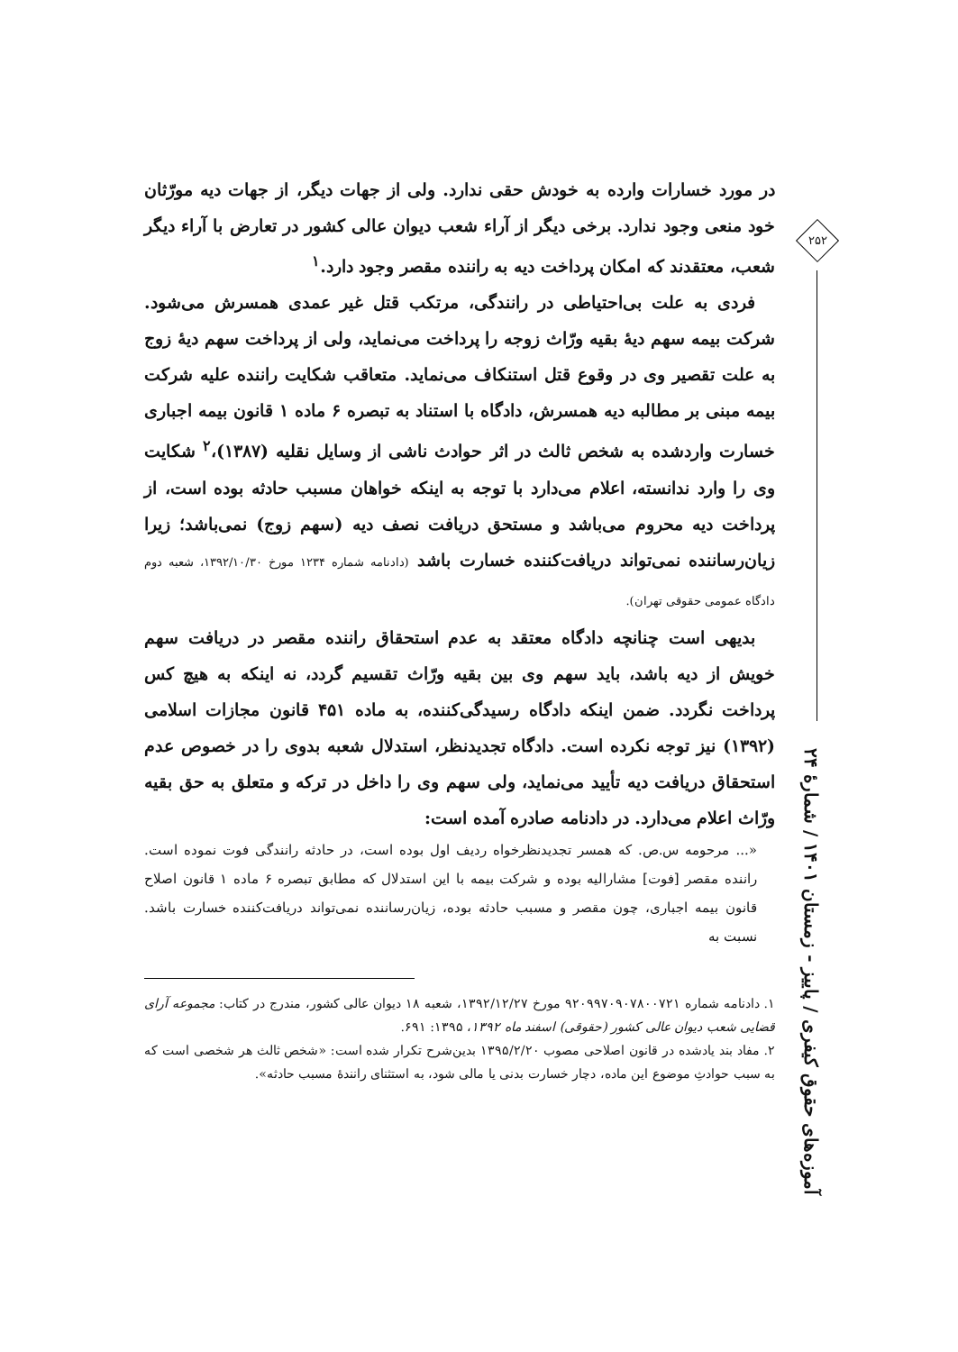در مورد خسارات وارده به خودش حقی ندارد. ولی از جهات دیگر، از جهات دیه مورّثان خود منعی وجود ندارد. برخی دیگر از آراء شعب دیوان عالی کشور در تعارض با آراء دیگر شعب، معتقدند که امکان پرداخت دیه به راننده مقصر وجود دارد.<sup>۱</sup>
فردی به علت بی‌احتیاطی در رانندگی، مرتکب قتل غیر عمدی همسرش می‌شود. شرکت بیمه سهم دیهٔ بقیه ورّاث زوجه را پرداخت می‌نماید، ولی از پرداخت سهم دیهٔ زوج به علت تقصیر وی در وقوع قتل استنکاف می‌نماید. متعاقب شکایت راننده علیه شرکت بیمه مبنی بر مطالبه دیه همسرش، دادگاه با استناد به تبصره ۶ ماده ۱ قانون بیمه اجباری خسارت واردشده به شخص ثالث در اثر حوادث ناشی از وسایل نقلیه (۱۳۸۷)،<sup>۲</sup> شکایت وی را وارد ندانسته، اعلام می‌دارد با توجه به اینکه خواهان مسبب حادثه بوده است، از پرداخت دیه محروم می‌باشد و مستحق دریافت نصف دیه (سهم زوج) نمی‌باشد؛ زیرا زیان‌رساننده نمی‌تواند دریافت‌کننده خسارت باشد (دادنامه شماره ۱۲۳۴ مورخ ۱۳۹۲/۱۰/۳۰، شعبه دوم دادگاه عمومی حقوقی تهران).
بدیهی است چنانچه دادگاه معتقد به عدم استحقاق راننده مقصر در دریافت سهم خویش از دیه باشد، باید سهم وی بین بقیه ورّاث تقسیم گردد، نه اینکه به هیچ کس پرداخت نگردد. ضمن اینکه دادگاه رسیدگی‌کننده، به ماده ۴۵۱ قانون مجازات اسلامی (۱۳۹۲) نیز توجه نکرده است. دادگاه تجدیدنظر، استدلال شعبه بدوی را در خصوص عدم استحقاق دریافت دیه تأیید می‌نماید، ولی سهم وی را داخل در ترکه و متعلق به حق بقیه ورّاث اعلام می‌دارد. در دادنامه صادره آمده است:
«... مرحومه س.ص. که همسر تجدیدنظرخواه ردیف اول بوده است، در حادثه رانندگی فوت نموده است. راننده مقصر [فوت] مشارالیه بوده و شرکت بیمه با این استدلال که مطابق تبصره ۶ ماده ۱ قانون اصلاح قانون بیمه اجباری، چون مقصر و مسبب حادثه بوده، زیان‌رساننده نمی‌تواند دریافت‌کننده خسارت باشد. نسبت به
۱. دادنامه شماره ۹۲۰۹۹۷۰۹۰۷۸۰۰۷۲۱ مورخ ۱۳۹۲/۱۲/۲۷، شعبه ۱۸ دیوان عالی کشور، مندرج در کتاب: مجموعه آرای قضایی شعب دیوان عالی کشور (حقوقی) اسفند ماه ۱۳۹۲، ۱۳۹۵: ۶۹۱.
۲. مفاد بند یادشده در قانون اصلاحی مصوب ۱۳۹۵/۲/۲۰ بدین‌شرح تکرار شده است: «شخص ثالث هر شخصی است که به سبب حوادثِ موضوع این ماده، دچار خسارت بدنی یا مالی شود، به استثنای رانندهٔ مسبب حادثه».
۲۵۲
آموزه‌های حقوق کیفری / پاییز - زمستان ۱۴۰۱ / شمارهٔ ۲۴